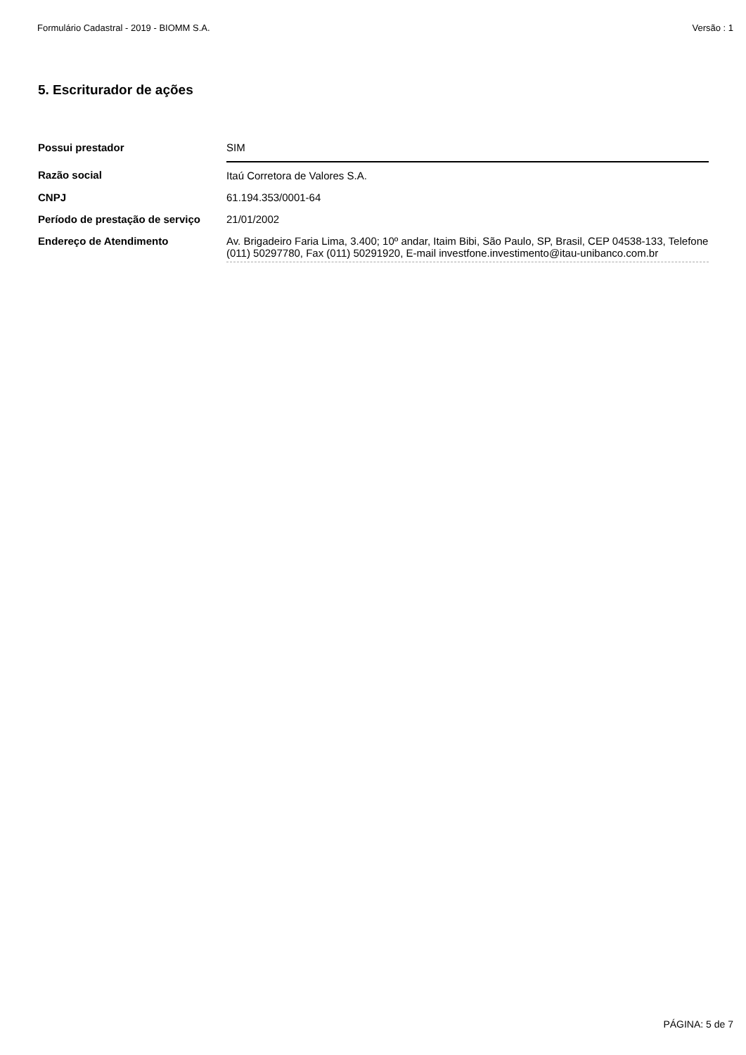Formulário Cadastral - 2019 - BIOMM S.A. Versão : 1
5. Escriturador de ações
| Possui prestador | SIM |
| Razão social | Itaú Corretora de Valores S.A. |
| CNPJ | 61.194.353/0001-64 |
| Período de prestação de serviço | 21/01/2002 |
| Endereço de Atendimento | Av. Brigadeiro Faria Lima, 3.400; 10º andar, Itaim Bibi, São Paulo, SP, Brasil, CEP 04538-133, Telefone (011) 50297780, Fax (011) 50291920, E-mail investfone.investimento@itau-unibanco.com.br |
PÁGINA: 5 de 7